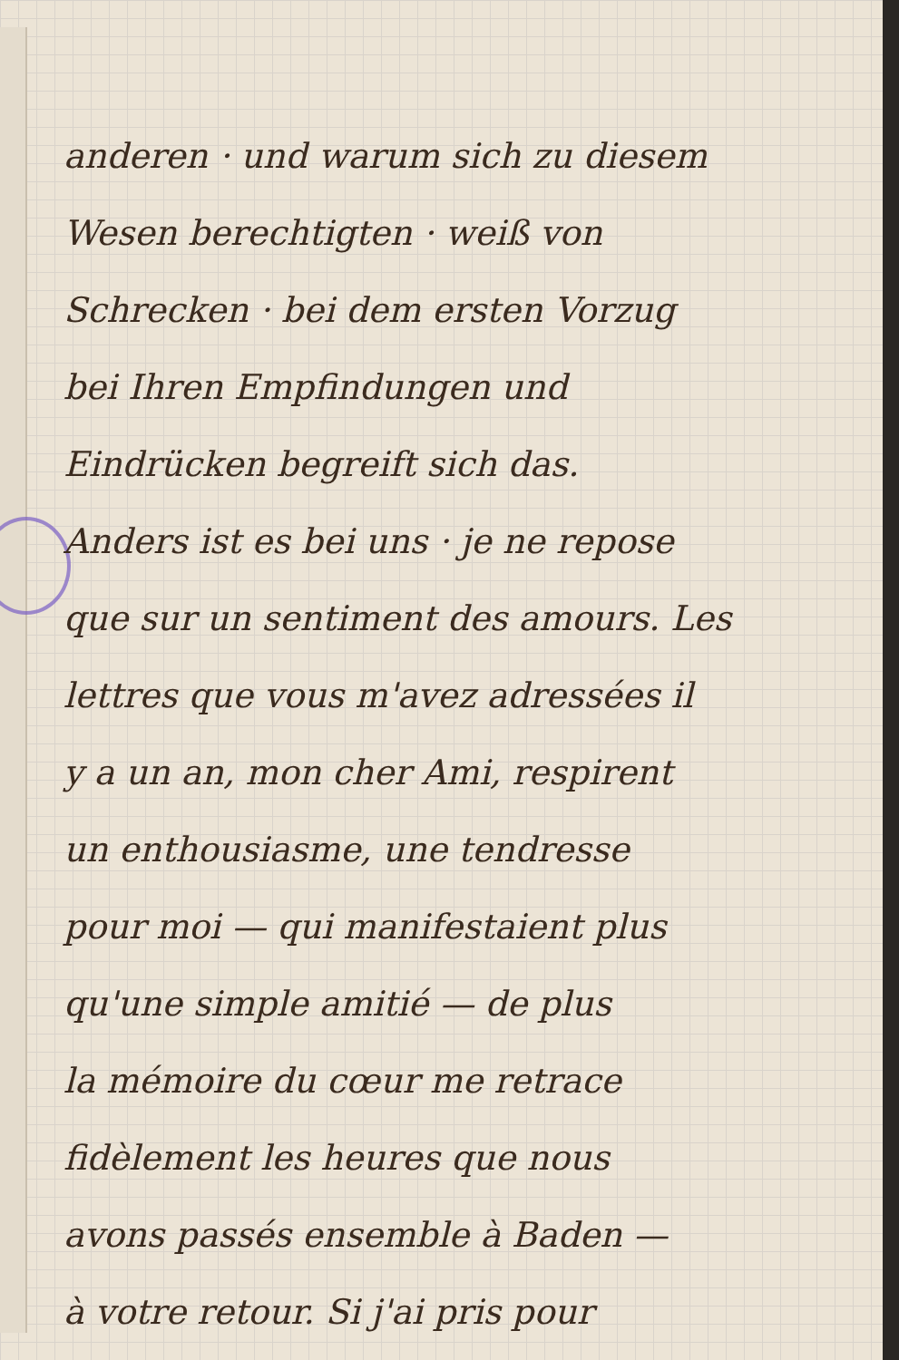anderen · und warum sich zu diesem
Wesen berechtigten · weiß von
Schrecken · bei dem ersten Vorzug
bei Ihren Empfindungen und
Eindrücken begreift sich das.
Anders ist es bei uns · je ne repose
que sur un sentiment des amours. Les
lettres que vous m'avez adressées il
y a un an, mon cher Ami, respirent
un enthousiasme, une tendresse
pour moi — qui manifestaient plus
qu'une simple amitié — de plus
la mémoire du cœur me retrace
fidèlement les heures que nous
avons passés ensemble à Baden —
à votre retour. Si j'ai pris pour